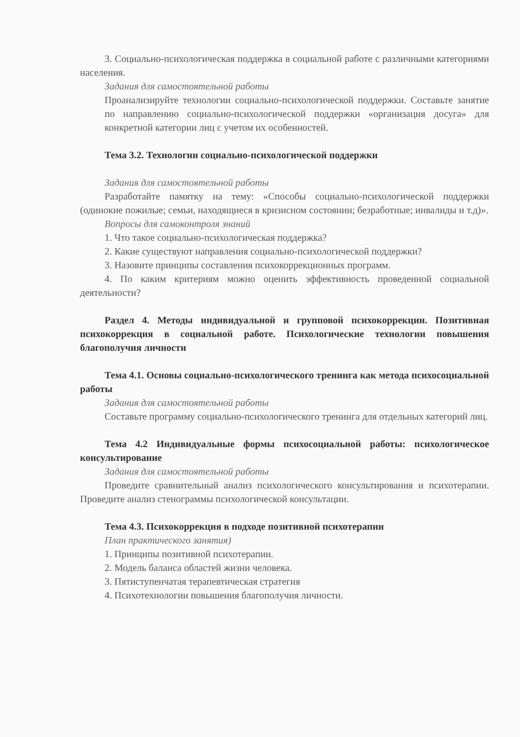3. Социально-психологическая поддержка в социальной работе с различными категориями населения.
Задания для самостоятельной работы
Проанализируйте технологии социально-психологической поддержки. Составьте занятие по направлению социально-психологической поддержки «организация досуга» для конкретной категории лиц с учетом их особенностей.
Тема 3.2. Технологии социально-психологической поддержки
Задания для самостоятельной работы
Разработайте памятку на тему: «Способы социально-психологической поддержки (одинокие пожилые; семьи, находящиеся в кризисном состоянии; безработные; инвалиды и т.д)».
Вопросы для самоконтроля знаний
1. Что такое социально-психологическая поддержка?
2. Какие существуют направления социально-психологической поддержки?
3. Назовите принципы составления психокоррекционных программ.
4. По каким критериям можно оценить эффективность проведенной социальной деятельности?
Раздел 4. Методы индивидуальной и групповой психокоррекции. Позитивная психокоррекция в социальной работе. Психологические технологии повышения благополучия личности
Тема 4.1. Основы социально-психологического тренинга как метода психосоциальной работы
Задания для самостоятельной работы
Составьте программу социально-психологического тренинга для отдельных категорий лиц.
Тема 4.2 Индивидуальные формы психосоциальной работы: психологическое консультирование
Задания для самостоятельной работы
Проведите сравнительный анализ психологического консультирования и психотерапии. Проведите анализ стенограммы психологической консультации.
Тема 4.3. Психокоррекция в подходе позитивной психотерапии
План практического занятия)
1. Принципы позитивной психотерапии.
2. Модель баланса областей жизни человека.
3. Пятиступенчатая терапевтическая стратегия
4. Психотехнологии повышения благополучия личности.